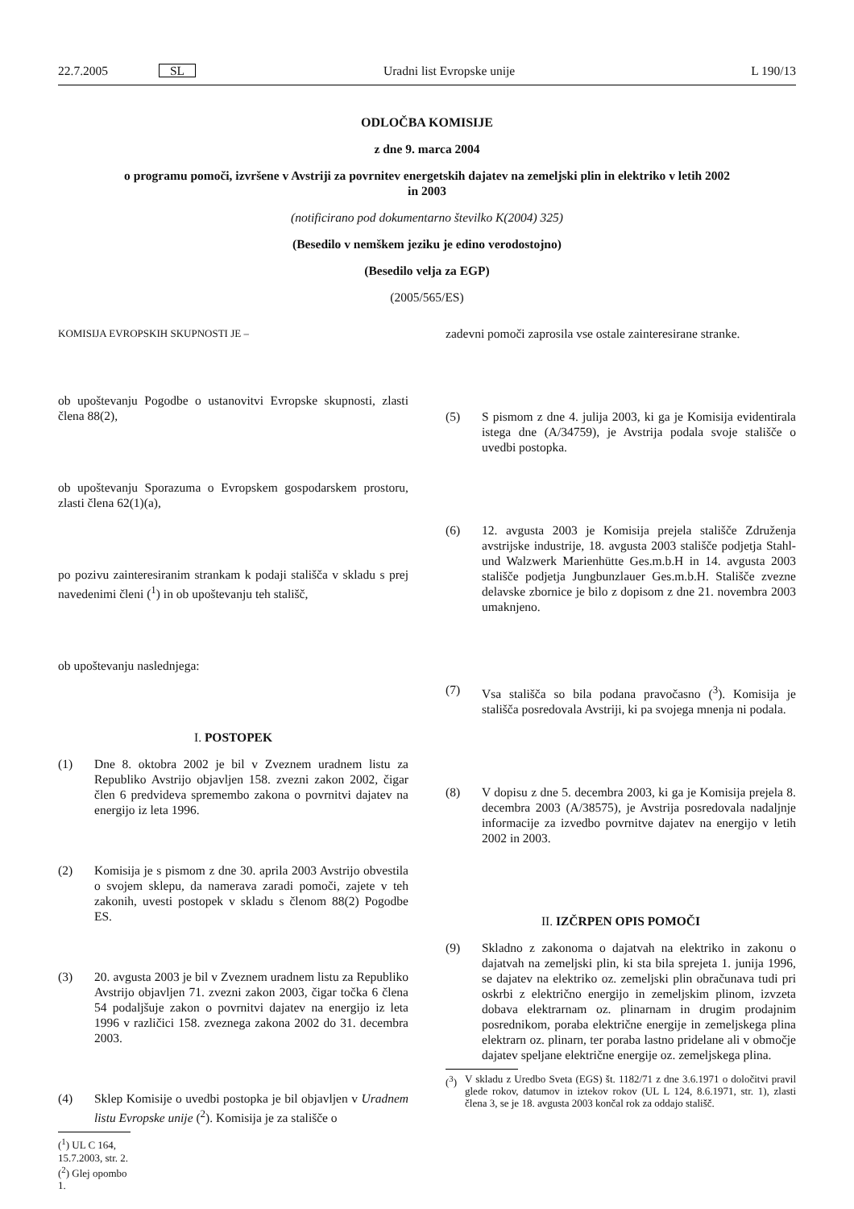22.7.2005 SL Uradni list Evropske unije L 190/13
ODLOČBA KOMISIJE
z dne 9. marca 2004
o programu pomoči, izvršene v Avstriji za povrnitev energetskih dajatev na zemeljski plin in elektriko v letih 2002 in 2003
(notificirano pod dokumentarno številko K(2004) 325)
(Besedilo v nemškem jeziku je edino verodostojno)
(Besedilo velja za EGP)
(2005/565/ES)
KOMISIJA EVROPSKIH SKUPNOSTI JE –
ob upoštevanju Pogodbe o ustanovitvi Evropske skupnosti, zlasti člena 88(2),
ob upoštevanju Sporazuma o Evropskem gospodarskem prostoru, zlasti člena 62(1)(a),
po pozivu zainteresiranim strankam k podaji stališča v skladu s prej navedenimi členi (<sup>1</sup>) in ob upoštevanju teh stališč,
ob upoštevanju naslednjega:
I. POSTOPEK
(1) Dne 8. oktobra 2002 je bil v Zveznem uradnem listu za Republiko Avstrijo objavljen 158. zvezni zakon 2002, čigar člen 6 predvideva spremembo zakona o povrnitvi dajatev na energijo iz leta 1996.
(2) Komisija je s pismom z dne 30. aprila 2003 Avstrijo obvestila o svojem sklepu, da namerava zaradi pomoči, zajete v teh zakonih, uvesti postopek v skladu s členom 88(2) Pogodbe ES.
(3) 20. avgusta 2003 je bil v Zveznem uradnem listu za Republiko Avstrijo objavljen 71. zvezni zakon 2003, čigar točka 6 člena 54 podaljšuje zakon o povrnitvi dajatev na energijo iz leta 1996 v različici 158. zveznega zakona 2002 do 31. decembra 2003.
(4) Sklep Komisije o uvedbi postopka je bil objavljen v Uradnem listu Evropske unije (<sup>2</sup>). Komisija je za stališče o
(<sup>1</sup>) UL C 164, 15.7.2003, str. 2.
(<sup>2</sup>) Glej opombo 1.
zadevni pomoči zaprosila vse ostale zainteresirane stranke.
(5) S pismom z dne 4. julija 2003, ki ga je Komisija evidentirala istega dne (A/34759), je Avstrija podala svoje stališče o uvedbi postopka.
(6) 12. avgusta 2003 je Komisija prejela stališče Združenja avstrijske industrije, 18. avgusta 2003 stališče podjetja Stahl- und Walzwerk Marienhütte Ges.m.b.H in 14. avgusta 2003 stališče podjetja Jungbunzlauer Ges.m.b.H. Stališče zvezne delavske zbornice je bilo z dopisom z dne 21. novembra 2003 umaknjeno.
(7) Vsa stališča so bila podana pravočasno (<sup>3</sup>). Komisija je stališča posredovala Avstriji, ki pa svojega mnenja ni podala.
(8) V dopisu z dne 5. decembra 2003, ki ga je Komisija prejela 8. decembra 2003 (A/38575), je Avstrija posredovala nadaljnje informacije za izvedbo povrnitve dajatev na energijo v letih 2002 in 2003.
II. IZČRPEN OPIS POMOČI
(9) Skladno z zakonoma o dajatvah na elektriko in zakonu o dajatvah na zemeljski plin, ki sta bila sprejeta 1. junija 1996, se dajatev na elektriko oz. zemeljski plin obračunava tudi pri oskrbi z električno energijo in zemeljskim plinom, izvzeta dobava elektrarnam oz. plinarnam in drugim prodajnim posrednikom, poraba električne energije in zemeljskega plina elektrarn oz. plinarn, ter poraba lastno pridelane ali v območje dajatev speljane električne energije oz. zemeljskega plina.
(<sup>3</sup>) V skladu z Uredbo Sveta (EGS) št. 1182/71 z dne 3.6.1971 o določitvi pravil glede rokov, datumov in iztekov rokov (UL L 124, 8.6.1971, str. 1), zlasti člena 3, se je 18. avgusta 2003 končal rok za oddajo stališč.